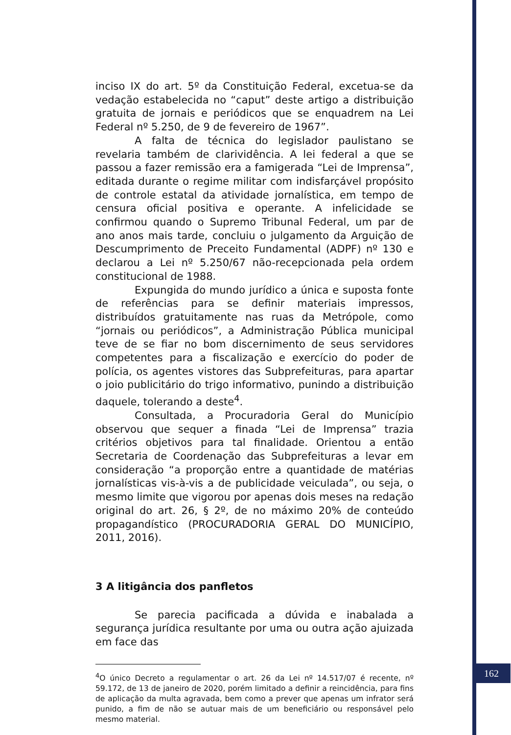inciso IX do art. 5º da Constituição Federal, excetua-se da vedação estabelecida no “caput” deste artigo a distribuição gratuita de jornais e periódicos que se enquadrem na Lei Federal nº 5.250, de 9 de fevereiro de 1967”.
A falta de técnica do legislador paulistano se revelaria também de clarividência. A lei federal a que se passou a fazer remissão era a famigerada “Lei de Imprensa”, editada durante o regime militar com indisfarçável propósito de controle estatal da atividade jornalística, em tempo de censura oficial positiva e operante. A infelicidade se confirmou quando o Supremo Tribunal Federal, um par de ano anos mais tarde, concluiu o julgamento da Arguição de Descumprimento de Preceito Fundamental (ADPF) nº 130 e declarou a Lei nº 5.250/67 não-recepcionada pela ordem constitucional de 1988.
Expungida do mundo jurídico a única e suposta fonte de referências para se definir materiais impressos, distribuídos gratuitamente nas ruas da Metrópole, como “jornais ou periódicos”, a Administração Pública municipal teve de se fiar no bom discernimento de seus servidores competentes para a fiscalização e exercício do poder de polícia, os agentes vistores das Subprefeituras, para apartar o joio publicitário do trigo informativo, punindo a distribuição daquele, tolerando a deste<sup>4</sup>.
Consultada, a Procuradoria Geral do Município observou que sequer a finada “Lei de Imprensa” trazia critérios objetivos para tal finalidade. Orientou a então Secretaria de Coordenação das Subprefeituras a levar em consideração “a proporção entre a quantidade de matérias jornalísticas vis-à-vis a de publicidade veiculada”, ou seja, o mesmo limite que vigorou por apenas dois meses na redação original do art. 26, § 2º, de no máximo 20% de conteúdo propagandístico (PROCURADORIA GERAL DO MUNICÍPIO, 2011, 2016).
3 A litigância dos panfletos
Se parecia pacificada a dúvida e inabalada a segurança jurídica resultante por uma ou outra ação ajuizada em face das
<sup>4</sup> O único Decreto a regulamentar o art. 26 da Lei nº 14.517/07 é recente, nº 59.172, de 13 de janeiro de 2020, porém limitado a definir a reincidência, para fins de aplicação da multa agravada, bem como a prever que apenas um infrator será punido, a fim de não se autuar mais de um beneficiário ou responsável pelo mesmo material.
162